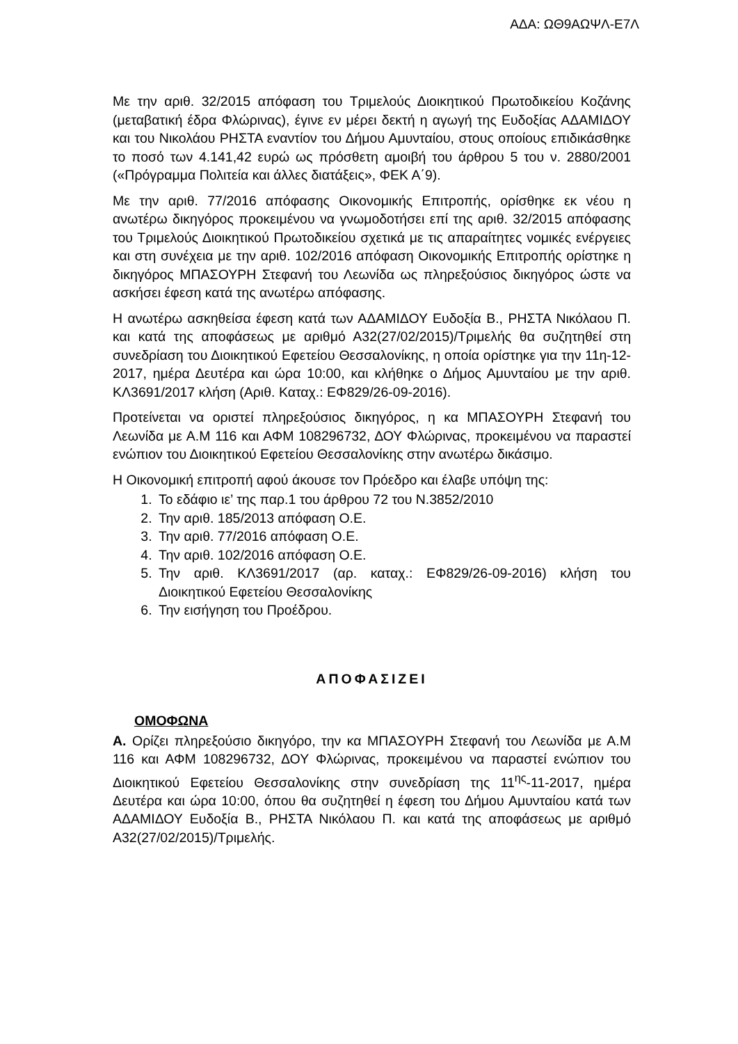ΑΔΑ: ΩΘ9ΑΩΨΛ-Ε7Λ
Με την αριθ. 32/2015 απόφαση του Τριμελούς Διοικητικού Πρωτοδικείου Κοζάνης (μεταβατική έδρα Φλώρινας), έγινε εν μέρει δεκτή η αγωγή της Ευδοξίας ΑΔΑΜΙΔΟΥ και του Νικολάου ΡΗΣΤΑ εναντίον του Δήμου Αμυνταίου, στους οποίους επιδικάσθηκε το ποσό των 4.141,42 ευρώ ως πρόσθετη αμοιβή του άρθρου 5 του ν. 2880/2001 («Πρόγραμμα Πολιτεία και άλλες διατάξεις», ΦΕΚ Α΄9).
Με την αριθ. 77/2016 απόφασης Οικονομικής Επιτροπής, ορίσθηκε εκ νέου η ανωτέρω δικηγόρος προκειμένου να γνωμοδοτήσει επί της αριθ. 32/2015 απόφασης του Τριμελούς Διοικητικού Πρωτοδικείου σχετικά με τις απαραίτητες νομικές ενέργειες και στη συνέχεια με την αριθ. 102/2016 απόφαση Οικονομικής Επιτροπής ορίστηκε η δικηγόρος ΜΠΑΣΟΥΡΗ Στεφανή του Λεωνίδα ως πληρεξούσιος δικηγόρος ώστε να ασκήσει έφεση κατά της ανωτέρω απόφασης.
Η ανωτέρω ασκηθείσα έφεση κατά των ΑΔΑΜΙΔΟΥ Ευδοξία Β., ΡΗΣΤΑ Νικόλαου Π. και κατά της αποφάσεως με αριθμό Α32(27/02/2015)/Τριμελής θα συζητηθεί στη συνεδρίαση του Διοικητικού Εφετείου Θεσσαλονίκης, η οποία ορίστηκε για την 11η-12-2017, ημέρα Δευτέρα και ώρα 10:00, και κλήθηκε ο Δήμος Αμυνταίου με την αριθ. ΚΛ3691/2017 κλήση (Αριθ. Καταχ.: ΕΦ829/26-09-2016).
Προτείνεται να οριστεί πληρεξούσιος δικηγόρος, η κα ΜΠΑΣΟΥΡΗ Στεφανή του Λεωνίδα με Α.Μ 116 και ΑΦΜ 108296732, ΔΟΥ Φλώρινας, προκειμένου να παραστεί ενώπιον του Διοικητικού Εφετείου Θεσσαλονίκης στην ανωτέρω δικάσιμο.
Η Οικονομική επιτροπή αφού άκουσε τον Πρόεδρο και έλαβε υπόψη της:
1. Το εδάφιο ιε’ της παρ.1 του άρθρου 72 του Ν.3852/2010
2. Την αριθ. 185/2013 απόφαση Ο.Ε.
3. Την αριθ. 77/2016 απόφαση Ο.Ε.
4. Την αριθ. 102/2016 απόφαση Ο.Ε.
5. Την αριθ. ΚΛ3691/2017 (αρ. καταχ.: ΕΦ829/26-09-2016) κλήση του Διοικητικού Εφετείου Θεσσαλονίκης
6. Την εισήγηση του Προέδρου.
ΑΠΟΦΑΣΙΖΕΙ
ΟΜΟΦΩΝΑ
Α. Ορίζει πληρεξούσιο δικηγόρο, την κα ΜΠΑΣΟΥΡΗ Στεφανή του Λεωνίδα με Α.Μ 116 και ΑΦΜ 108296732, ΔΟΥ Φλώρινας, προκειμένου να παραστεί ενώπιον του Διοικητικού Εφετείου Θεσσαλονίκης στην συνεδρίαση της 11<sup>ης</sup>-11-2017, ημέρα Δευτέρα και ώρα 10:00, όπου θα συζητηθεί η έφεση του Δήμου Αμυνταίου κατά των ΑΔΑΜΙΔΟΥ Ευδοξία Β., ΡΗΣΤΑ Νικόλαου Π. και κατά της αποφάσεως με αριθμό Α32(27/02/2015)/Τριμελής.